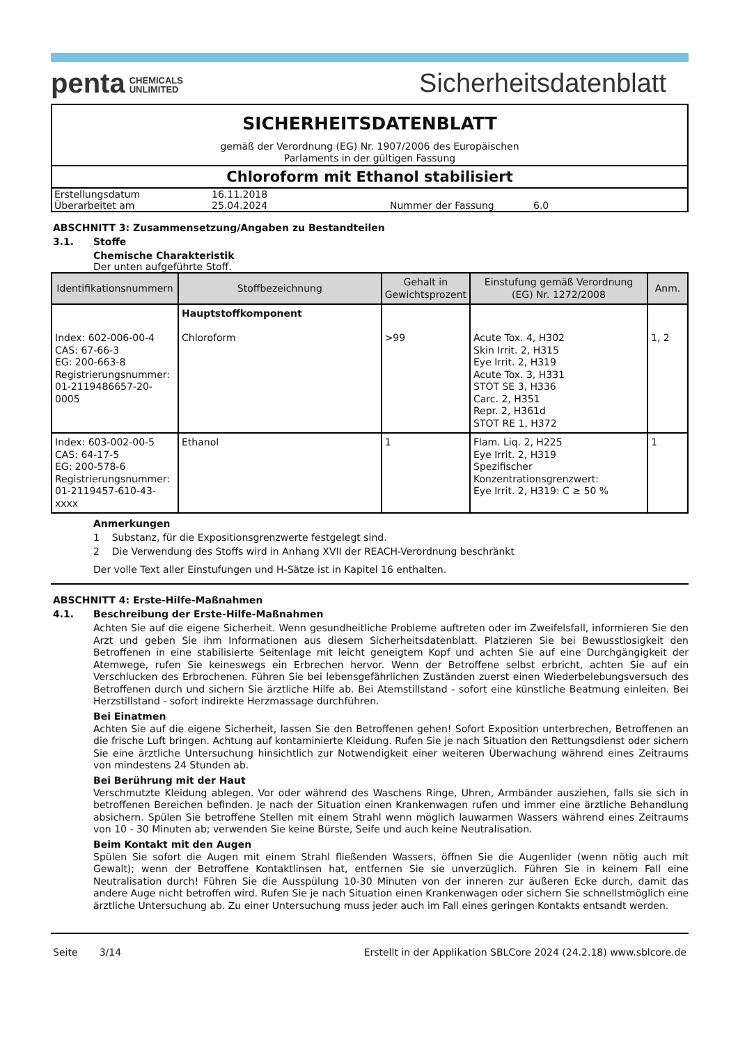penta CHEMICALS
UNLIMITED
Sicherheitsdatenblatt
SICHERHEITSDATENBLATT
gemäß der Verordnung (EG) Nr. 1907/2006 des Europäischen
Parlaments in der gültigen Fassung
Chloroform mit Ethanol stabilisiert
| Erstellungsdatum | 16.11.2018 | | |
| Überarbeitet am | 25.04.2024 | Nummer der Fassung | 6.0 |
ABSCHNITT 3: Zusammensetzung/Angaben zu Bestandteilen
3.1. Stoffe
Chemische Charakteristik
Der unten aufgeführte Stoff.
| Identifikationsnummern | Stoffbezeichnung | Gehalt in Gewichtsprozent | Einstufung gemäß Verordnung (EG) Nr. 1272/2008 | Anm. |
| --- | --- | --- | --- | --- |
| Index: 602-006-00-4 CAS: 67-66-3 EG: 200-663-8 Registrierungsnummer: 01-2119486657-20-0005 | Hauptstoffkomponent Chloroform | >99 | Acute Tox. 4, H302 Skin Irrit. 2, H315 Eye Irrit. 2, H319 Acute Tox. 3, H331 STOT SE 3, H336 Carc. 2, H351 Repr. 2, H361d STOT RE 1, H372 | 1, 2 |
| Index: 603-002-00-5 CAS: 64-17-5 EG: 200-578-6 Registrierungsnummer: 01-2119457-610-43-xxxx | Ethanol | 1 | Flam. Liq. 2, H225 Eye Irrit. 2, H319 Spezifischer Konzentrationsgrenzwert: Eye Irrit. 2, H319: C ≥ 50 % | 1 |
Anmerkungen
1 Substanz, für die Expositionsgrenzwerte festgelegt sind.
2 Die Verwendung des Stoffs wird in Anhang XVII der REACH-Verordnung beschränkt
Der volle Text aller Einstufungen und H-Sätze ist in Kapitel 16 enthalten.
ABSCHNITT 4: Erste-Hilfe-Maßnahmen
4.1. Beschreibung der Erste-Hilfe-Maßnahmen
Achten Sie auf die eigene Sicherheit. Wenn gesundheitliche Probleme auftreten oder im Zweifelsfall, informieren Sie den Arzt und geben Sie ihm Informationen aus diesem Sicherheitsdatenblatt. Platzieren Sie bei Bewusstlosigkeit den Betroffenen in eine stabilisierte Seitenlage mit leicht geneigtem Kopf und achten Sie auf eine Durchgängigkeit der Atemwege, rufen Sie keineswegs ein Erbrechen hervor. Wenn der Betroffene selbst erbricht, achten Sie auf ein Verschlucken des Erbrochenen. Führen Sie bei lebensgefährlichen Zuständen zuerst einen Wiederbelebungsversuch des Betroffenen durch und sichern Sie ärztliche Hilfe ab. Bei Atemstillstand - sofort eine künstliche Beatmung einleiten. Bei Herzstillstand - sofort indirekte Herzmassage durchführen.
Bei Einatmen
Achten Sie auf die eigene Sicherheit, lassen Sie den Betroffenen gehen! Sofort Exposition unterbrechen, Betroffenen an die frische Luft bringen. Achtung auf kontaminierte Kleidung. Rufen Sie je nach Situation den Rettungsdienst oder sichern Sie eine ärztliche Untersuchung hinsichtlich zur Notwendigkeit einer weiteren Überwachung während eines Zeitraums von mindestens 24 Stunden ab.
Bei Berührung mit der Haut
Verschmutzte Kleidung ablegen. Vor oder während des Waschens Ringe, Uhren, Armbänder ausziehen, falls sie sich in betroffenen Bereichen befinden. Je nach der Situation einen Krankenwagen rufen und immer eine ärztliche Behandlung absichern. Spülen Sie betroffene Stellen mit einem Strahl wenn möglich lauwarmen Wassers während eines Zeitraums von 10 - 30 Minuten ab; verwenden Sie keine Bürste, Seife und auch keine Neutralisation.
Beim Kontakt mit den Augen
Spülen Sie sofort die Augen mit einem Strahl fließenden Wassers, öffnen Sie die Augenlider (wenn nötig auch mit Gewalt); wenn der Betroffene Kontaktlinsen hat, entfernen Sie sie unverzüglich. Führen Sie in keinem Fall eine Neutralisation durch! Führen Sie die Ausspülung 10-30 Minuten von der inneren zur äußeren Ecke durch, damit das andere Auge nicht betroffen wird. Rufen Sie je nach Situation einen Krankenwagen oder sichern Sie schnellstmöglich eine ärztliche Untersuchung ab. Zu einer Untersuchung muss jeder auch im Fall eines geringen Kontakts entsandt werden.
Seite 3/14 Erstellt in der Applikation SBLCore 2024 (24.2.18) www.sblcore.de